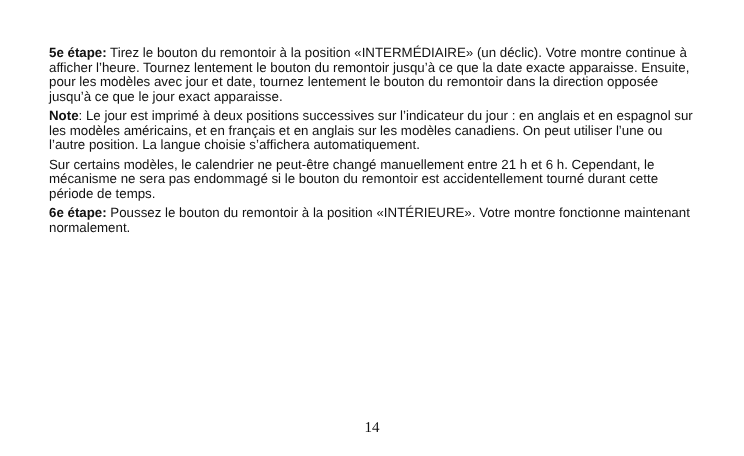5e étape: Tirez le bouton du remontoir à la position «INTERMÉDIAIRE» (un déclic). Votre montre continue à afficher l’heure. Tournez lentement le bouton du remontoir jusqu’à ce que la date exacte apparaisse. Ensuite, pour les modèles avec jour et date, tournez lentement le bouton du remontoir dans la direction opposée jusqu’à ce que le jour exact apparaisse.
Note: Le jour est imprimé à deux positions successives sur l’indicateur du jour : en anglais et en espagnol sur les modèles américains, et en français et en anglais sur les modèles canadiens. On peut utiliser l’une ou l’autre position. La langue choisie s’affichera automatiquement.
Sur certains modèles, le calendrier ne peut-être changé manuellement entre 21 h et 6 h. Cependant, le mécanisme ne sera pas endommagé si le bouton du remontoir est accidentellement tourné durant cette période de temps.
6e étape: Poussez le bouton du remontoir à la position «INTÉRIEURE». Votre montre fonctionne maintenant normalement.
14